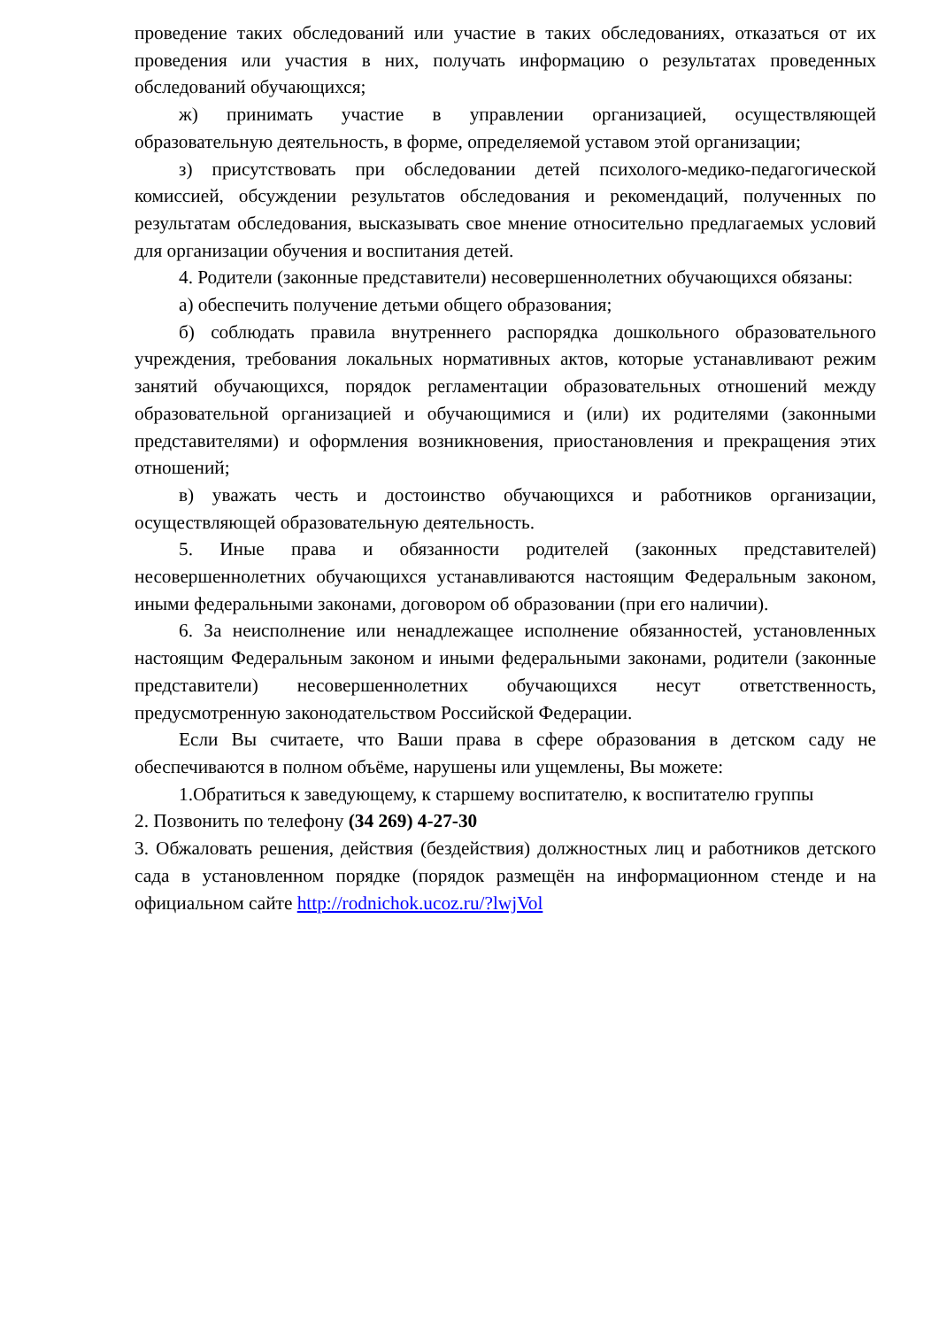проведение таких обследований или участие в таких обследованиях, отказаться от их проведения или участия в них, получать информацию о результатах проведенных обследований обучающихся;
ж) принимать участие в управлении организацией, осуществляющей образовательную деятельность, в форме, определяемой уставом этой организации;
з) присутствовать при обследовании детей психолого-медико-педагогической комиссией, обсуждении результатов обследования и рекомендаций, полученных по результатам обследования, высказывать свое мнение относительно предлагаемых условий для организации обучения и воспитания детей.
4. Родители (законные представители) несовершеннолетних обучающихся обязаны:
а) обеспечить получение детьми общего образования;
б) соблюдать правила внутреннего распорядка дошкольного образовательного учреждения, требования локальных нормативных актов, которые устанавливают режим занятий обучающихся, порядок регламентации образовательных отношений между образовательной организацией и обучающимися и (или) их родителями (законными представителями) и оформления возникновения, приостановления и прекращения этих отношений;
в) уважать честь и достоинство обучающихся и работников организации, осуществляющей образовательную деятельность.
5. Иные права и обязанности родителей (законных представителей) несовершеннолетних обучающихся устанавливаются настоящим Федеральным законом, иными федеральными законами, договором об образовании (при его наличии).
6. За неисполнение или ненадлежащее исполнение обязанностей, установленных настоящим Федеральным законом и иными федеральными законами, родители (законные представители) несовершеннолетних обучающихся несут ответственность, предусмотренную законодательством Российской Федерации.
Если Вы считаете, что Ваши права в сфере образования в детском саду не обеспечиваются в полном объёме, нарушены или ущемлены, Вы можете:
1.Обратиться к заведующему, к старшему воспитателю, к воспитателю группы
2. Позвонить по телефону (34 269) 4-27-30
3. Обжаловать решения, действия (бездействия) должностных лиц и работников детского сада в установленном порядке (порядок размещён на информационном стенде и на официальном сайте http://rodnichok.ucoz.ru/?lwjVol